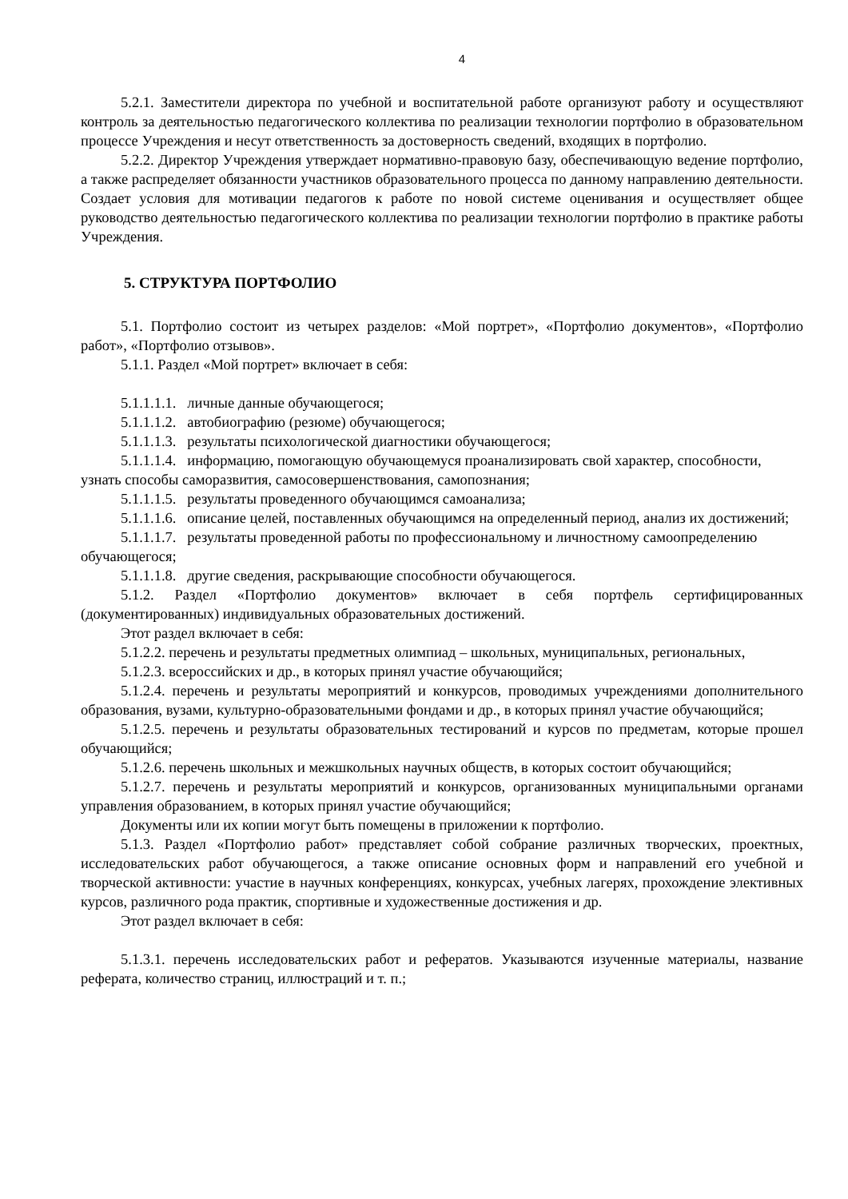4
5.2.1. Заместители директора по учебной и воспитательной работе организуют работу и осуществляют контроль за деятельностью педагогического коллектива по реализации технологии портфолио в образовательном процессе Учреждения и несут ответственность за достоверность сведений, входящих в портфолио.
5.2.2. Директор Учреждения утверждает нормативно-правовую базу, обеспечивающую ведение портфолио, а также распределяет обязанности участников образовательного процесса по данному направлению деятельности. Создает условия для мотивации педагогов к работе по новой системе оценивания и осуществляет общее руководство деятельностью педагогического коллектива по реализации технологии портфолио в практике работы Учреждения.
5. СТРУКТУРА ПОРТФОЛИО
5.1. Портфолио состоит из четырех разделов: «Мой портрет», «Портфолио документов», «Портфолио работ», «Портфолио отзывов».
5.1.1. Раздел «Мой портрет» включает в себя:
5.1.1.1.1. личные данные обучающегося;
5.1.1.1.2. автобиографию (резюме) обучающегося;
5.1.1.1.3. результаты психологической диагностики обучающегося;
5.1.1.1.4. информацию, помогающую обучающемуся проанализировать свой характер, способности, узнать способы саморазвития, самосовершенствования, самопознания;
5.1.1.1.5. результаты проведенного обучающимся самоанализа;
5.1.1.1.6. описание целей, поставленных обучающимся на определенный период, анализ их достижений;
5.1.1.1.7. результаты проведенной работы по профессиональному и личностному самоопределению обучающегося;
5.1.1.1.8. другие сведения, раскрывающие способности обучающегося.
5.1.2. Раздел «Портфолио документов» включает в себя портфель сертифицированных (документированных) индивидуальных образовательных достижений.
Этот раздел включает в себя:
5.1.2.2. перечень и результаты предметных олимпиад – школьных, муниципальных, региональных,
5.1.2.3. всероссийских и др., в которых принял участие обучающийся;
5.1.2.4. перечень и результаты мероприятий и конкурсов, проводимых учреждениями дополнительного образования, вузами, культурно-образовательными фондами и др., в которых принял участие обучающийся;
5.1.2.5. перечень и результаты образовательных тестирований и курсов по предметам, которые прошел обучающийся;
5.1.2.6. перечень школьных и межшкольных научных обществ, в которых состоит обучающийся;
5.1.2.7. перечень и результаты мероприятий и конкурсов, организованных муниципальными органами управления образованием, в которых принял участие обучающийся;
Документы или их копии могут быть помещены в приложении к портфолио.
5.1.3. Раздел «Портфолио работ» представляет собой собрание различных творческих, проектных, исследовательских работ обучающегося, а также описание основных форм и направлений его учебной и творческой активности: участие в научных конференциях, конкурсах, учебных лагерях, прохождение элективных курсов, различного рода практик, спортивные и художественные достижения и др.
Этот раздел включает в себя:
5.1.3.1. перечень исследовательских работ и рефератов. Указываются изученные материалы, название реферата, количество страниц, иллюстраций и т. п.;